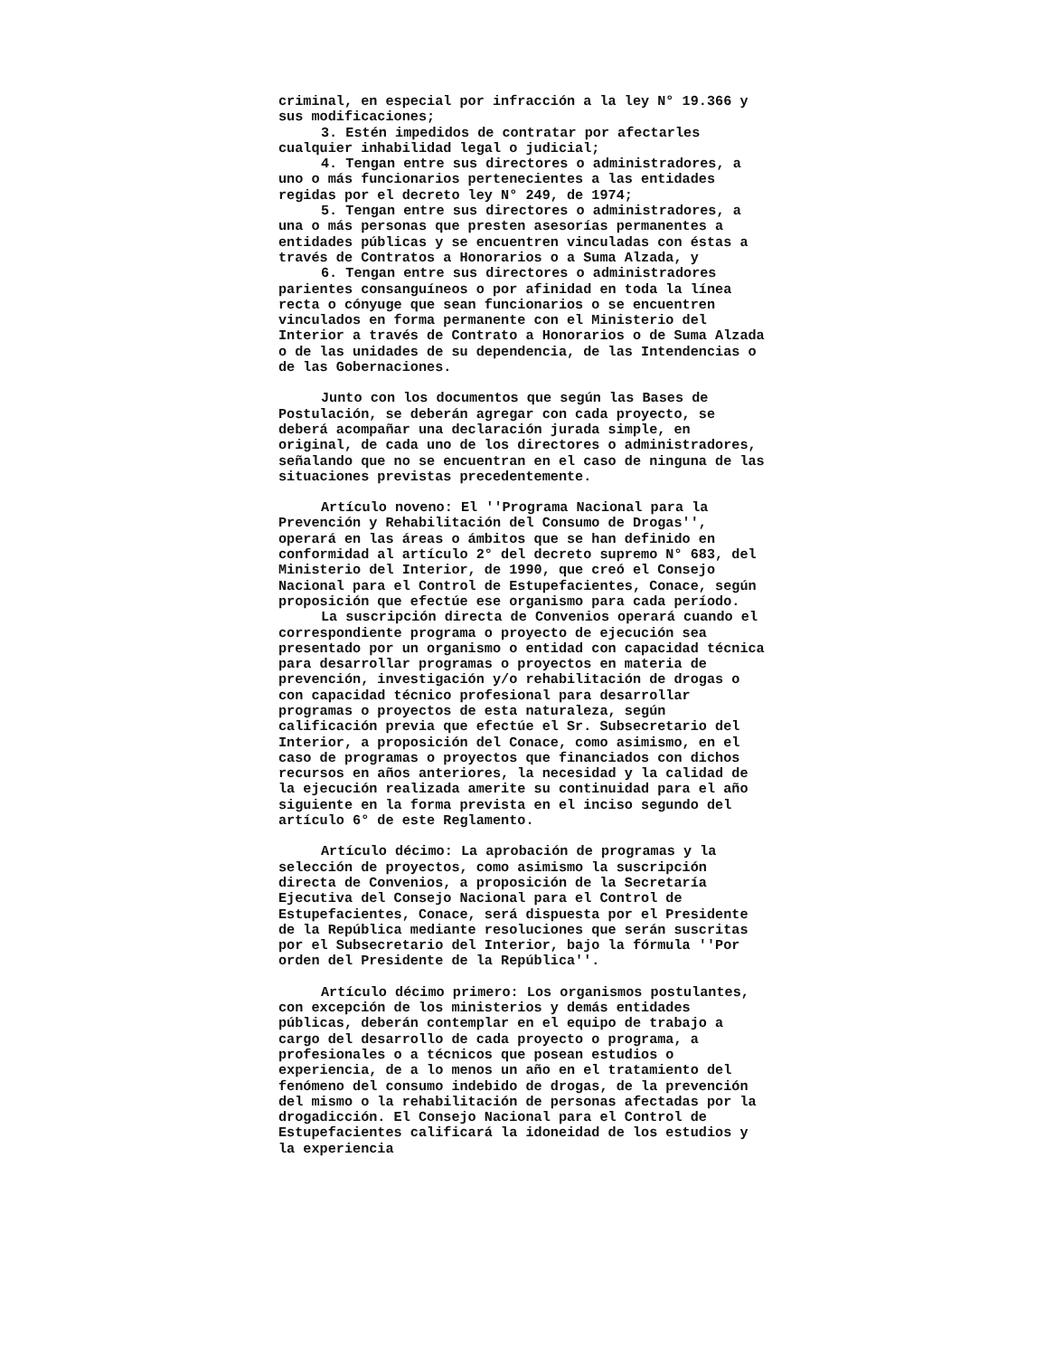criminal, en especial por infracción a la ley N° 19.366 y sus modificaciones;
3. Estén impedidos de contratar por afectarles cualquier inhabilidad legal o judicial;
4. Tengan entre sus directores o administradores, a uno o más funcionarios pertenecientes a las entidades regidas por el decreto ley N° 249, de 1974;
5. Tengan entre sus directores o administradores, a una o más personas que presten asesorías permanentes a entidades públicas y se encuentren vinculadas con éstas a través de Contratos a Honorarios o a Suma Alzada, y
6. Tengan entre sus directores o administradores parientes consanguíneos o por afinidad en toda la línea recta o cónyuge que sean funcionarios o se encuentren vinculados en forma permanente con el Ministerio del Interior a través de Contrato a Honorarios o de Suma Alzada o de las unidades de su dependencia, de las Intendencias o de las Gobernaciones.
Junto con los documentos que según las Bases de Postulación, se deberán agregar con cada proyecto, se deberá acompañar una declaración jurada simple, en original, de cada uno de los directores o administradores, señalando que no se encuentran en el caso de ninguna de las situaciones previstas precedentemente.
Artículo noveno: El ''Programa Nacional para la Prevención y Rehabilitación del Consumo de Drogas'', operará en las áreas o ámbitos que se han definido en conformidad al artículo 2° del decreto supremo N° 683, del Ministerio del Interior, de 1990, que creó el Consejo Nacional para el Control de Estupefacientes, Conace, según proposición que efectúe ese organismo para cada período.
La suscripción directa de Convenios operará cuando el correspondiente programa o proyecto de ejecución sea presentado por un organismo o entidad con capacidad técnica para desarrollar programas o proyectos en materia de prevención, investigación y/o rehabilitación de drogas o con capacidad técnico profesional para desarrollar programas o proyectos de esta naturaleza, según calificación previa que efectúe el Sr. Subsecretario del Interior, a proposición del Conace, como asimismo, en el caso de programas o proyectos que financiados con dichos recursos en años anteriores, la necesidad y la calidad de la ejecución realizada amerite su continuidad para el año siguiente en la forma prevista en el inciso segundo del artículo 6° de este Reglamento.
Artículo décimo: La aprobación de programas y la selección de proyectos, como asimismo la suscripción directa de Convenios, a proposición de la Secretaría Ejecutiva del Consejo Nacional para el Control de Estupefacientes, Conace, será dispuesta por el Presidente de la República mediante resoluciones que serán suscritas por el Subsecretario del Interior, bajo la fórmula ''Por orden del Presidente de la República''.
Artículo décimo primero: Los organismos postulantes, con excepción de los ministerios y demás entidades públicas, deberán contemplar en el equipo de trabajo a cargo del desarrollo de cada proyecto o programa, a profesionales o a técnicos que posean estudios o experiencia, de a lo menos un año en el tratamiento del fenómeno del consumo indebido de drogas, de la prevención del mismo o la rehabilitación de personas afectadas por la drogadicción. El Consejo Nacional para el Control de Estupefacientes calificará la idoneidad de los estudios y la experiencia